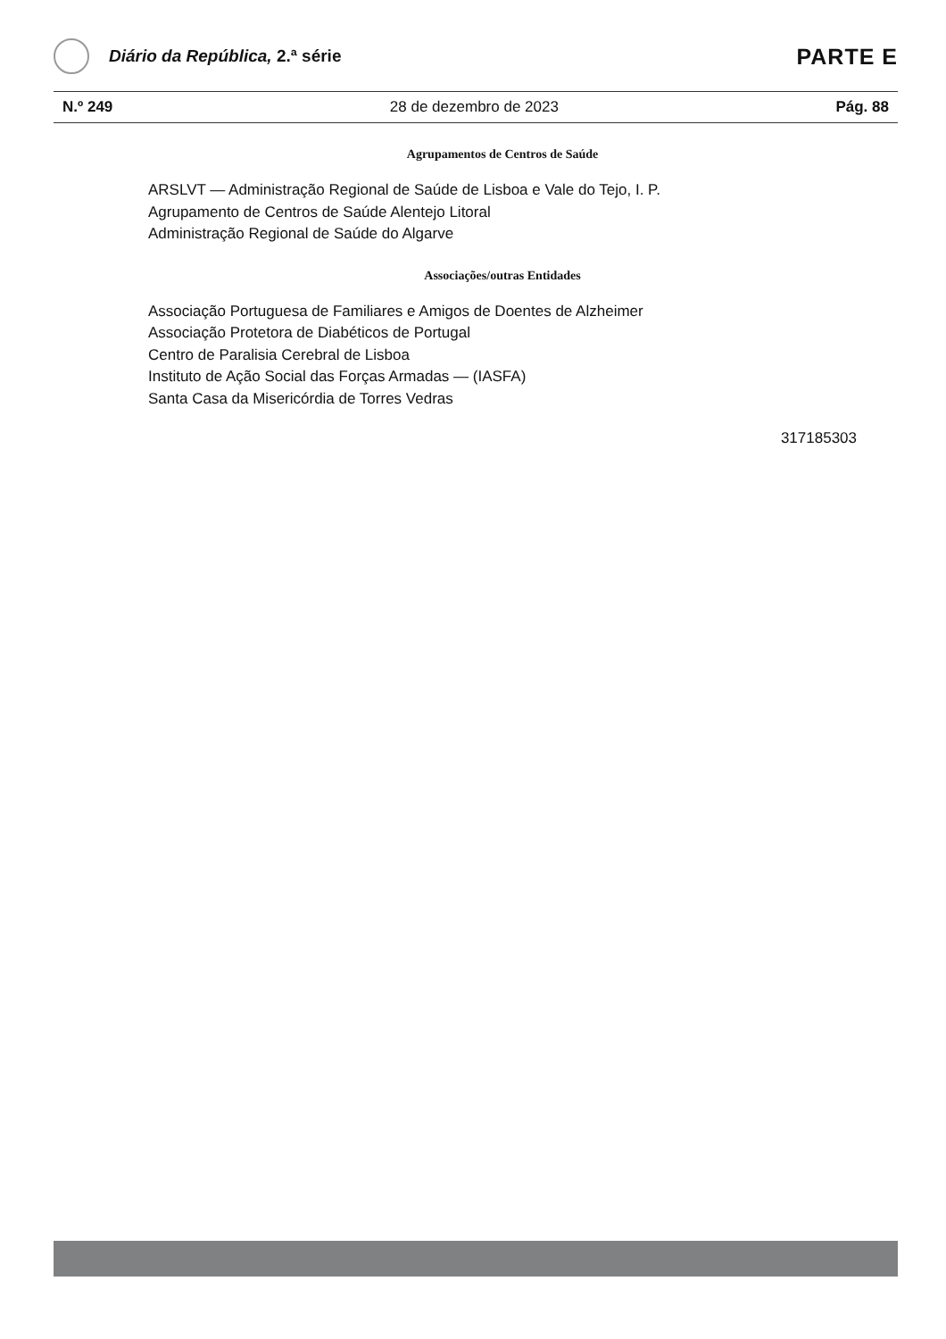Diário da República, 2.ª série
PARTE E
N.º 249 28 de dezembro de 2023 Pág. 88
Agrupamentos de Centros de Saúde
ARSLVT — Administração Regional de Saúde de Lisboa e Vale do Tejo, I. P.
Agrupamento de Centros de Saúde Alentejo Litoral
Administração Regional de Saúde do Algarve
Associações/outras Entidades
Associação Portuguesa de Familiares e Amigos de Doentes de Alzheimer
Associação Protetora de Diabéticos de Portugal
Centro de Paralisia Cerebral de Lisboa
Instituto de Ação Social das Forças Armadas — (IASFA)
Santa Casa da Misericórdia de Torres Vedras
317185303